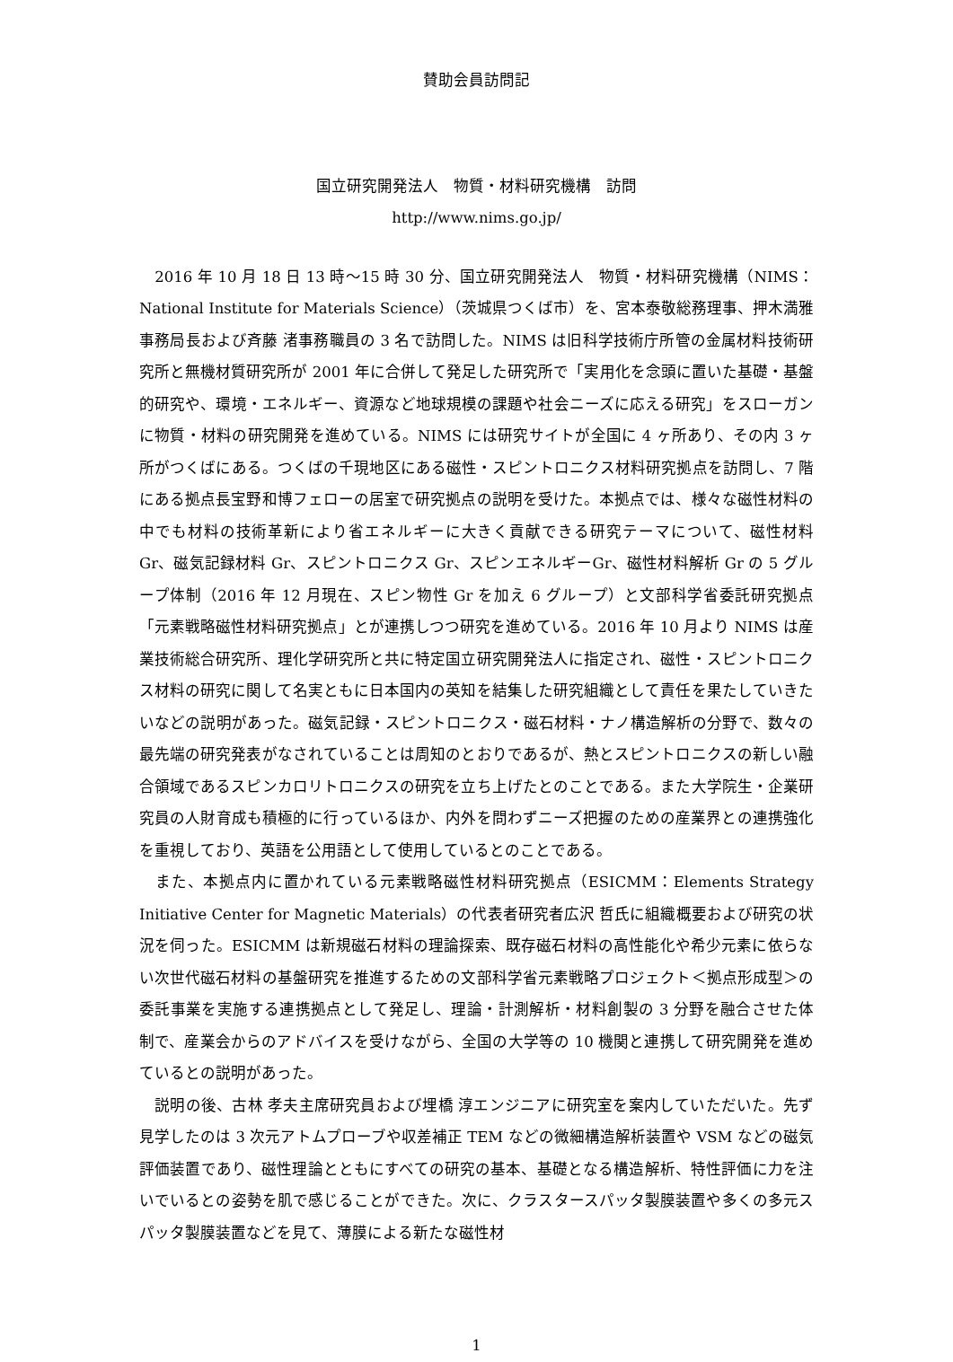賛助会員訪問記
国立研究開発法人　物質・材料研究機構　訪問
http://www.nims.go.jp/
　2016 年 10 月 18 日 13 時～15 時 30 分、国立研究開発法人　物質・材料研究機構（NIMS：National Institute for Materials Science）（茨城県つくば市）を、宮本泰敬総務理事、押木満雅事務局長および斉藤 渚事務職員の 3 名で訪問した。NIMS は旧科学技術庁所管の金属材料技術研究所と無機材質研究所が 2001 年に合併して発足した研究所で「実用化を念頭に置いた基礎・基盤的研究や、環境・エネルギー、資源など地球規模の課題や社会ニーズに応える研究」をスローガンに物質・材料の研究開発を進めている。NIMS には研究サイトが全国に 4 ヶ所あり、その内 3 ヶ所がつくばにある。つくばの千現地区にある磁性・スピントロニクス材料研究拠点を訪問し、7 階にある拠点長宝野和博フェローの居室で研究拠点の説明を受けた。本拠点では、様々な磁性材料の中でも材料の技術革新により省エネルギーに大きく貢献できる研究テーマについて、磁性材料 Gr、磁気記録材料 Gr、スピントロニクス Gr、スピンエネルギーGr、磁性材料解析 Gr の 5 グループ体制（2016 年 12 月現在、スピン物性 Gr を加え 6 グループ）と文部科学省委託研究拠点「元素戦略磁性材料研究拠点」とが連携しつつ研究を進めている。2016 年 10 月より NIMS は産業技術総合研究所、理化学研究所と共に特定国立研究開発法人に指定され、磁性・スピントロニクス材料の研究に関して名実ともに日本国内の英知を結集した研究組織として責任を果たしていきたいなどの説明があった。磁気記録・スピントロニクス・磁石材料・ナノ構造解析の分野で、数々の最先端の研究発表がなされていることは周知のとおりであるが、熱とスピントロニクスの新しい融合領域であるスピンカロリトロニクスの研究を立ち上げたとのことである。また大学院生・企業研究員の人財育成も積極的に行っているほか、内外を問わずニーズ把握のための産業界との連携強化を重視しており、英語を公用語として使用しているとのことである。
　また、本拠点内に置かれている元素戦略磁性材料研究拠点（ESICMM：Elements Strategy Initiative Center for Magnetic Materials）の代表者研究者広沢 哲氏に組織概要および研究の状況を伺った。ESICMM は新規磁石材料の理論探索、既存磁石材料の高性能化や希少元素に依らない次世代磁石材料の基盤研究を推進するための文部科学省元素戦略プロジェクト＜拠点形成型＞の委託事業を実施する連携拠点として発足し、理論・計測解析・材料創製の 3 分野を融合させた体制で、産業会からのアドバイスを受けながら、全国の大学等の 10 機関と連携して研究開発を進めているとの説明があった。
　説明の後、古林 孝夫主席研究員および埋橋 淳エンジニアに研究室を案内していただいた。先ず見学したのは 3 次元アトムプローブや収差補正 TEM などの微細構造解析装置や VSM などの磁気評価装置であり、磁性理論とともにすべての研究の基本、基礎となる構造解析、特性評価に力を注いでいるとの姿勢を肌で感じることができた。次に、クラスタースパッタ製膜装置や多くの多元スパッタ製膜装置などを見て、薄膜による新たな磁性材
1